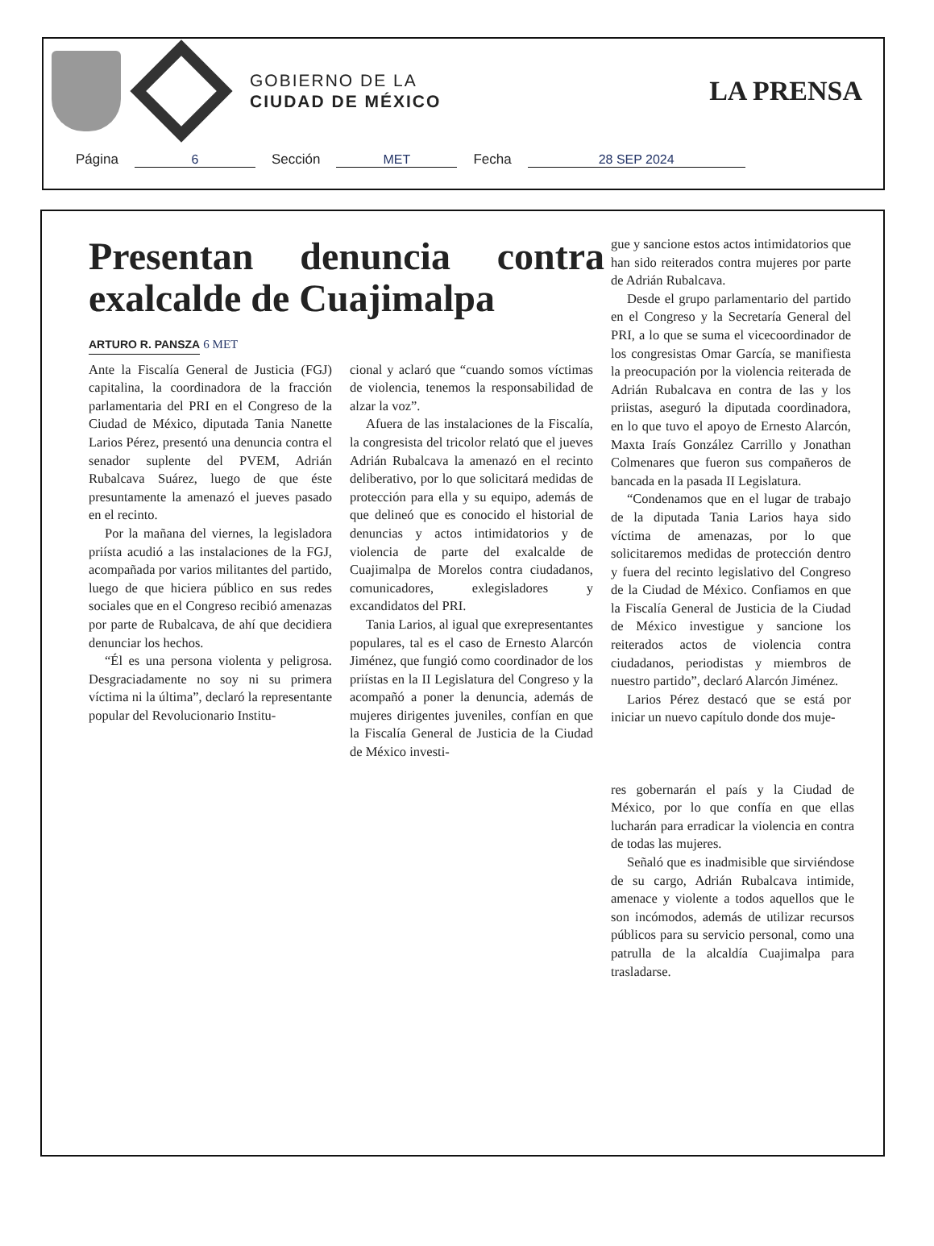GOBIERNO DE LA
CIUDAD DE MÉXICO
LA PRENSA
Página 6 Sección MET Fecha 28 SEP 2024
Presentan denuncia contra exalcalde de Cuajimalpa
ARTURO R. PANSZA
6 MET
Ante la Fiscalía General de Justicia (FGJ) capitalina, la coordinadora de la fracción parlamentaria del PRI en el Congreso de la Ciudad de México, diputada Tania Nanette Larios Pérez, presentó una denuncia contra el senador suplente del PVEM, Adrián Rubalcava Suárez, luego de que éste presuntamente la amenazó el jueves pasado en el recinto.
Por la mañana del viernes, la legisladora priísta acudió a las instalaciones de la FGJ, acompañada por varios militantes del partido, luego de que hiciera público en sus redes sociales que en el Congreso recibió amenazas por parte de Rubalcava, de ahí que decidiera denunciar los hechos.
“Él es una persona violenta y peligrosa. Desgraciadamente no soy ni su primera víctima ni la última”, declaró la representante popular del Revolucionario Institu-
cional y aclaró que “cuando somos víctimas de violencia, tenemos la responsabilidad de alzar la voz”.
Afuera de las instalaciones de la Fiscalía, la congresista del tricolor relató que el jueves Adrián Rubalcava la amenazó en el recinto deliberativo, por lo que solicitará medidas de protección para ella y su equipo, además de que delineó que es conocido el historial de denuncias y actos intimidatorios y de violencia de parte del exalcalde de Cuajimalpa de Morelos contra ciudadanos, comunicadores, exlegisladores y excandidatos del PRI.
Tania Larios, al igual que exrepresentantes populares, tal es el caso de Ernesto Alarcón Jiménez, que fungió como coordinador de los priístas en la II Legislatura del Congreso y la acompañó a poner la denuncia, además de mujeres dirigentes juveniles, confían en que la Fiscalía General de Justicia de la Ciudad de México investi-
gue y sancione estos actos intimidatorios que han sido reiterados contra mujeres por parte de Adrián Rubalcava.
Desde el grupo parlamentario del partido en el Congreso y la Secretaría General del PRI, a lo que se suma el vicecoordinador de los congresistas Omar García, se manifiesta la preocupación por la violencia reiterada de Adrián Rubalcava en contra de las y los priistas, aseguró la diputada coordinadora, en lo que tuvo el apoyo de Ernesto Alarcón, Maxta Iraís González Carrillo y Jonathan Colmenares que fueron sus compañeros de bancada en la pasada II Legislatura.
“Condenamos que en el lugar de trabajo de la diputada Tania Larios haya sido víctima de amenazas, por lo que solicitaremos medidas de protección dentro y fuera del recinto legislativo del Congreso de la Ciudad de México. Confiamos en que la Fiscalía General de Justicia de la Ciudad de México investigue y sancione los reiterados actos de violencia contra ciudadanos, periodistas y miembros de nuestro partido”, declaró Alarcón Jiménez.
Larios Pérez destacó que se está por iniciar un nuevo capítulo donde dos muje-
res gobernarán el país y la Ciudad de México, por lo que confía en que ellas lucharán para erradicar la violencia en contra de todas las mujeres.
Señaló que es inadmisible que sirviéndose de su cargo, Adrián Rubalcava intimide, amenace y violente a todos aquellos que le son incómodos, además de utilizar recursos públicos para su servicio personal, como una patrulla de la alcaldía Cuajimalpa para trasladarse.